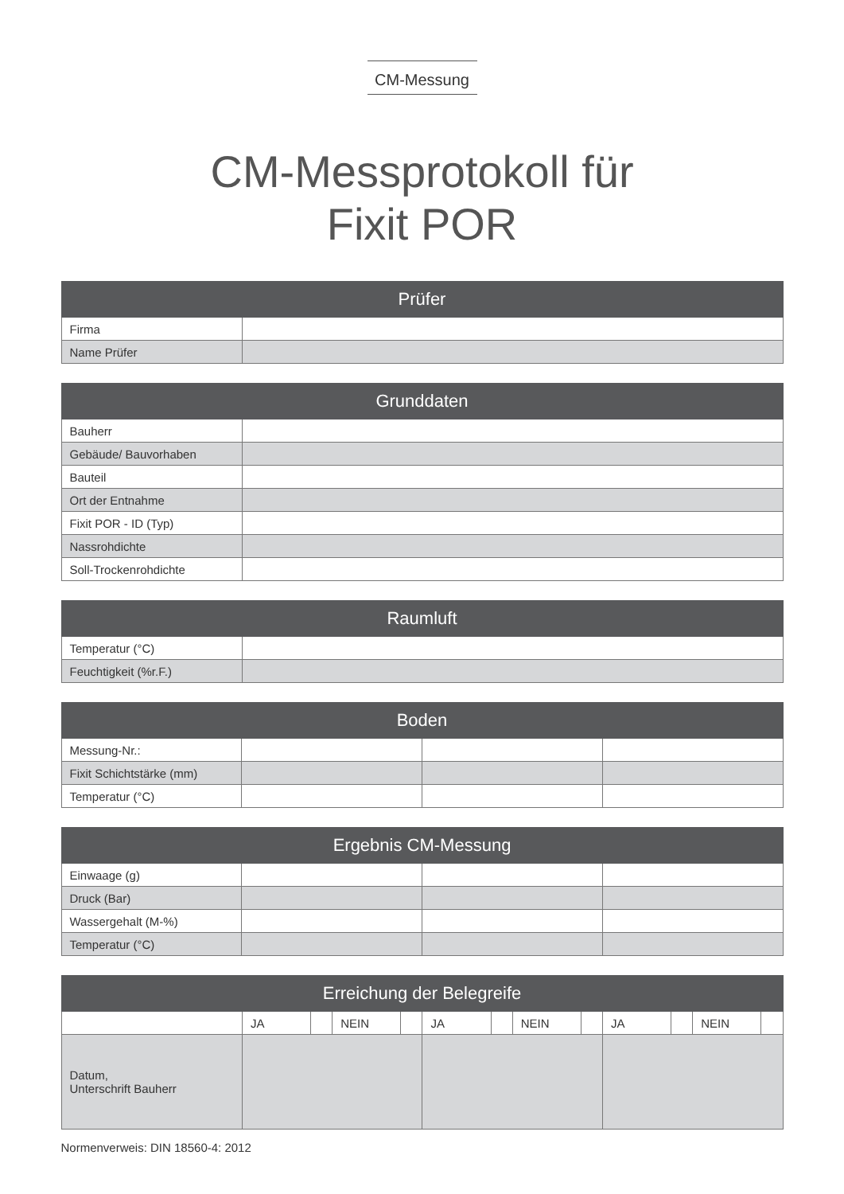CM-Messung
CM-Messprotokoll für
Fixit POR
| Prüfer | |
| --- | --- |
| Firma | |
| Name Prüfer | |
| Grunddaten | |
| --- | --- |
| Bauherr | |
| Gebäude/ Bauvorhaben | |
| Bauteil | |
| Ort der Entnahme | |
| Fixit POR - ID (Typ) | |
| Nassrohdichte | |
| Soll-Trockenrohdichte | |
| Raumluft | |
| --- | --- |
| Temperatur (°C) | |
| Feuchtigkeit (%r.F.) | |
| Boden | | | |
| --- | --- | --- | --- |
| Messung-Nr.: | | | |
| Fixit Schichtstärke (mm) | | | |
| Temperatur (°C) | | | |
| Ergebnis CM-Messung | | | |
| --- | --- | --- | --- |
| Einwaage (g) | | | |
| Druck (Bar) | | | |
| Wassergehalt (M-%) | | | |
| Temperatur (°C) | | | |
| Erreichung der Belegreife | | | | | | | | | | | | |
| --- | --- | --- | --- | --- | --- | --- | --- | --- | --- | --- | --- | --- |
| | JA | | NEIN | | JA | | NEIN | | JA | | NEIN | |
| Datum, Unterschrift Bauherr | | | | | | | | | | | | |
Normenverweis: DIN 18560-4: 2012